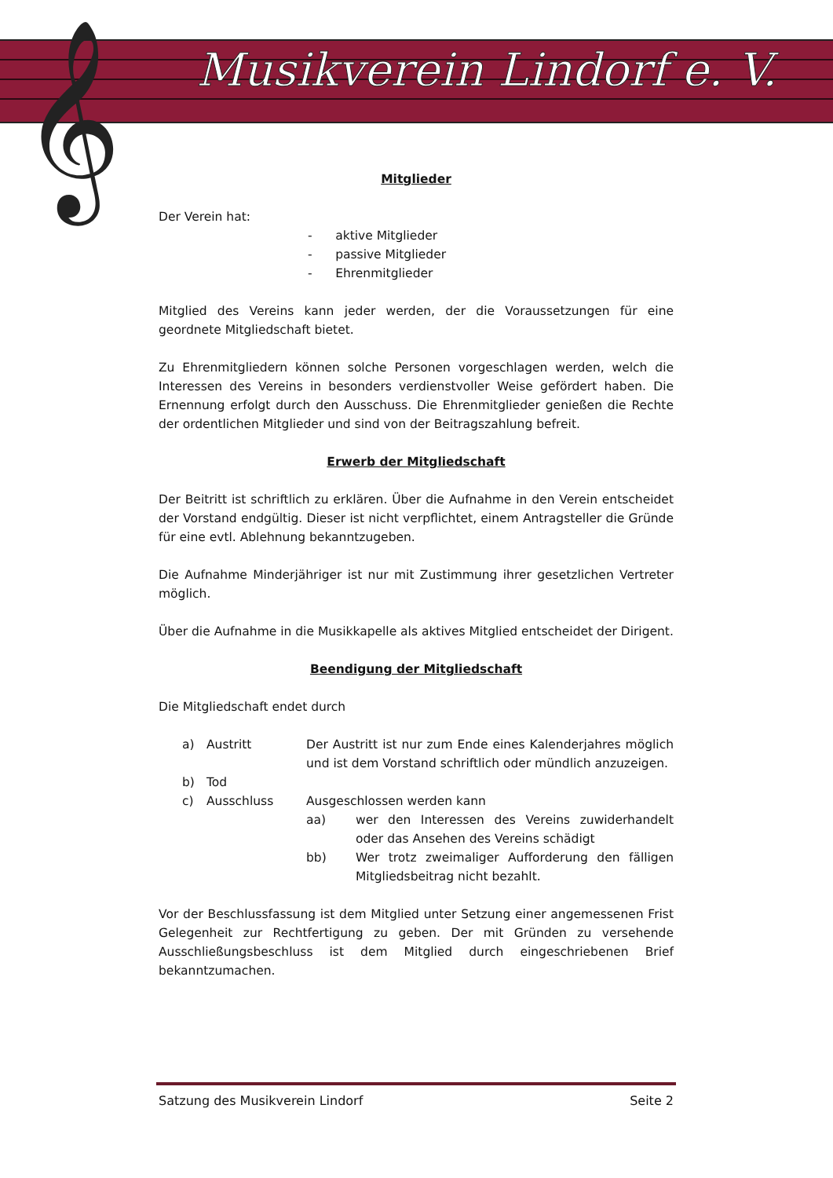𝄞 Musikverein Lindorf e. V.
Mitglieder
Der Verein hat:
- aktive Mitglieder
- passive Mitglieder
- Ehrenmitglieder
Mitglied des Vereins kann jeder werden, der die Voraussetzungen für eine geordnete Mitgliedschaft bietet.
Zu Ehrenmitgliedern können solche Personen vorgeschlagen werden, welch die Interessen des Vereins in besonders verdienstvoller Weise gefördert haben. Die Ernennung erfolgt durch den Ausschuss. Die Ehrenmitglieder genießen die Rechte der ordentlichen Mitglieder und sind von der Beitragszahlung befreit.
Erwerb der Mitgliedschaft
Der Beitritt ist schriftlich zu erklären. Über die Aufnahme in den Verein entscheidet der Vorstand endgültig. Dieser ist nicht verpflichtet, einem Antragsteller die Gründe für eine evtl. Ablehnung bekanntzugeben.
Die Aufnahme Minderjähriger ist nur mit Zustimmung ihrer gesetzlichen Vertreter möglich.
Über die Aufnahme in die Musikkapelle als aktives Mitglied entscheidet der Dirigent.
Beendigung der Mitgliedschaft
Die Mitgliedschaft endet durch
| a) | Austritt | Der Austritt ist nur zum Ende eines Kalenderjahres möglich und ist dem Vorstand schriftlich oder mündlich anzuzeigen. | |
| b) | Tod | | |
| c) | Ausschluss | Ausgeschlossen werden kann | |
| | | aa) | wer den Interessen des Vereins zuwiderhandelt oder das Ansehen des Vereins schädigt |
| | | bb) | Wer trotz zweimaliger Aufforderung den fälligen Mitgliedsbeitrag nicht bezahlt. |
Vor der Beschlussfassung ist dem Mitglied unter Setzung einer angemessenen Frist Gelegenheit zur Rechtfertigung zu geben. Der mit Gründen zu versehende Ausschließungsbeschluss ist dem Mitglied durch eingeschriebenen Brief bekanntzumachen.
Satzung des Musikverein Lindorf Seite 2